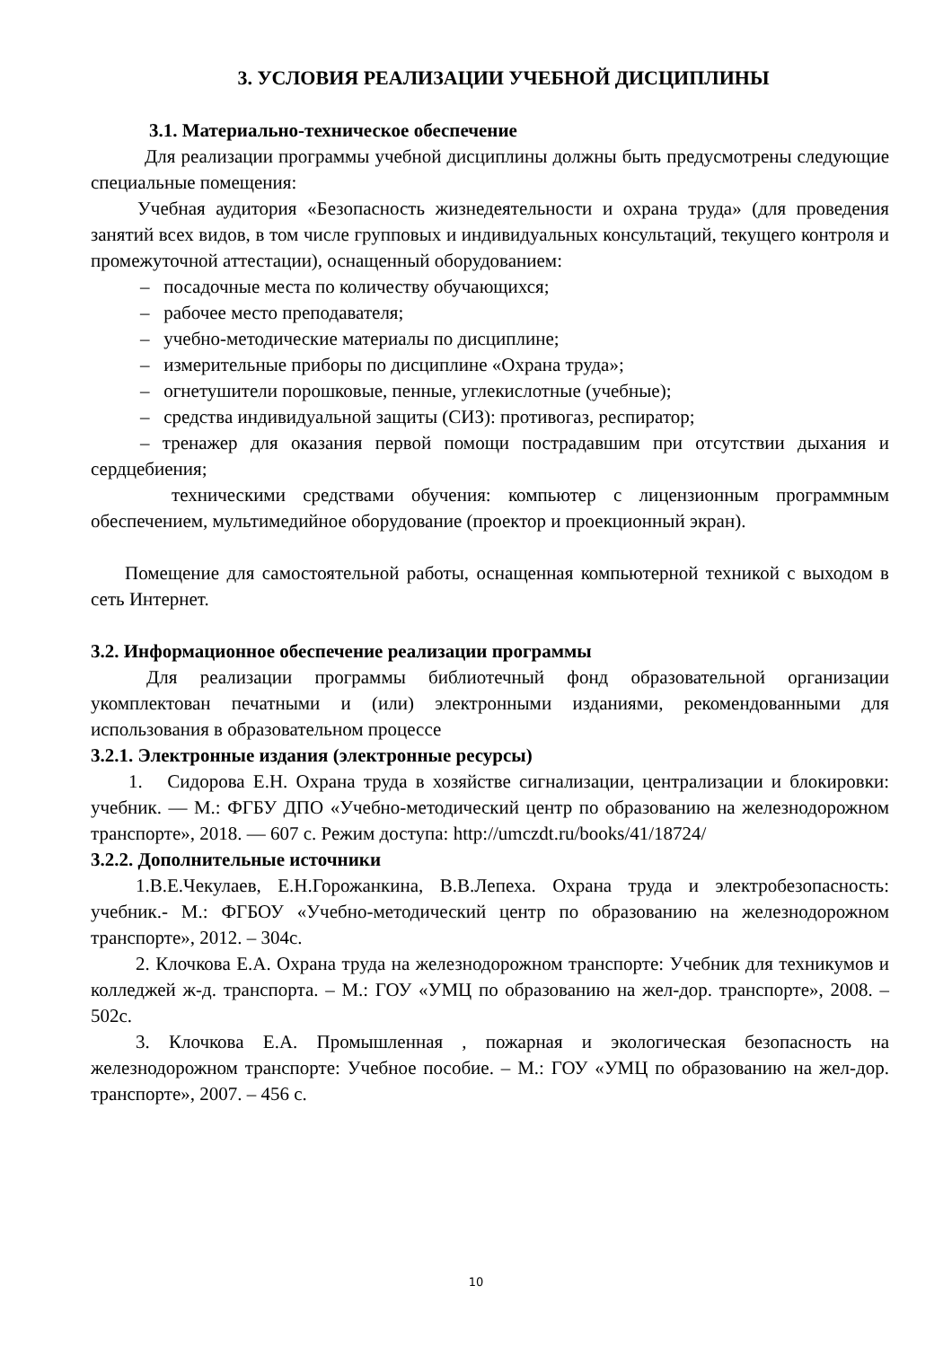3. УСЛОВИЯ РЕАЛИЗАЦИИ УЧЕБНОЙ ДИСЦИПЛИНЫ
3.1. Материально-техническое обеспечение
Для реализации программы учебной дисциплины должны быть предусмотрены следующие специальные помещения:
Учебная аудитория «Безопасность жизнедеятельности и охрана труда» (для проведения занятий всех видов, в том числе групповых и индивидуальных консультаций, текущего контроля и промежуточной аттестации), оснащенный оборудованием:
– посадочные места по количеству обучающихся;
– рабочее место преподавателя;
– учебно-методические материалы по дисциплине;
– измерительные приборы по дисциплине «Охрана труда»;
– огнетушители порошковые, пенные, углекислотные (учебные);
– средства индивидуальной защиты (СИЗ): противогаз, респиратор;
– тренажер для оказания первой помощи пострадавшим при отсутствии дыхания и сердцебиения;
техническими средствами обучения: компьютер с лицензионным программным обеспечением, мультимедийное оборудование (проектор и проекционный экран).
Помещение для самостоятельной работы, оснащенная компьютерной техникой с выходом в сеть Интернет.
3.2. Информационное обеспечение реализации программы
Для реализации программы библиотечный фонд образовательной организации укомплектован печатными и (или) электронными изданиями, рекомендованными для использования в образовательном процессе
3.2.1. Электронные издания (электронные ресурсы)
1. Сидорова Е.Н. Охрана труда в хозяйстве сигнализации, централизации и блокировки: учебник. — М.: ФГБУ ДПО «Учебно-методический центр по образованию на железнодорожном транспорте», 2018. — 607 с. Режим доступа: http://umczdt.ru/books/41/18724/
3.2.2. Дополнительные источники
1.В.Е.Чекулаев, Е.Н.Горожанкина, В.В.Лепеха. Охрана труда и электробезопасность: учебник.- М.: ФГБОУ «Учебно-методический центр по образованию на железнодорожном транспорте», 2012. – 304с.
2. Клочкова Е.А. Охрана труда на железнодорожном транспорте: Учебник для техникумов и колледжей ж-д. транспорта. – М.: ГОУ «УМЦ по образованию на жел-дор. транспорте», 2008. – 502с.
3. Клочкова Е.А. Промышленная , пожарная и экологическая безопасность на железнодорожном транспорте: Учебное пособие. – М.: ГОУ «УМЦ по образованию на жел-дор. транспорте», 2007. – 456 с.
10